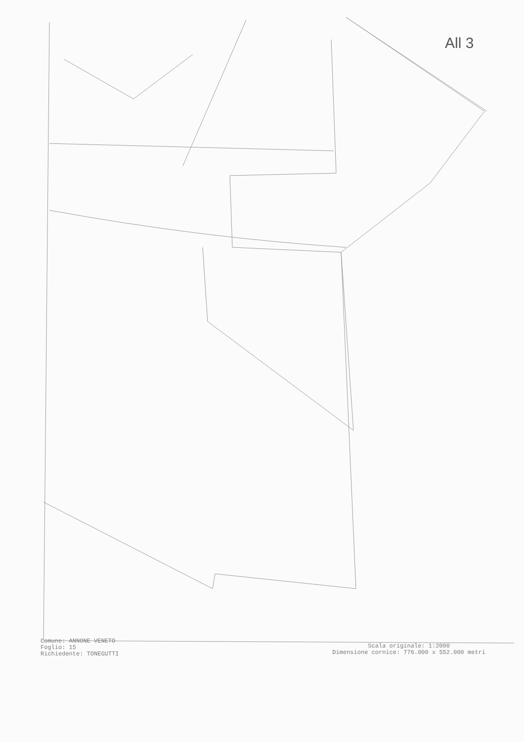All 3
Comune: ANNONE VENETO
Foglio: 15
Richiedente: TONEGUTTI
Scala originale: 1:2000
Dimensione cornice: 776.000 x 552.000 metri